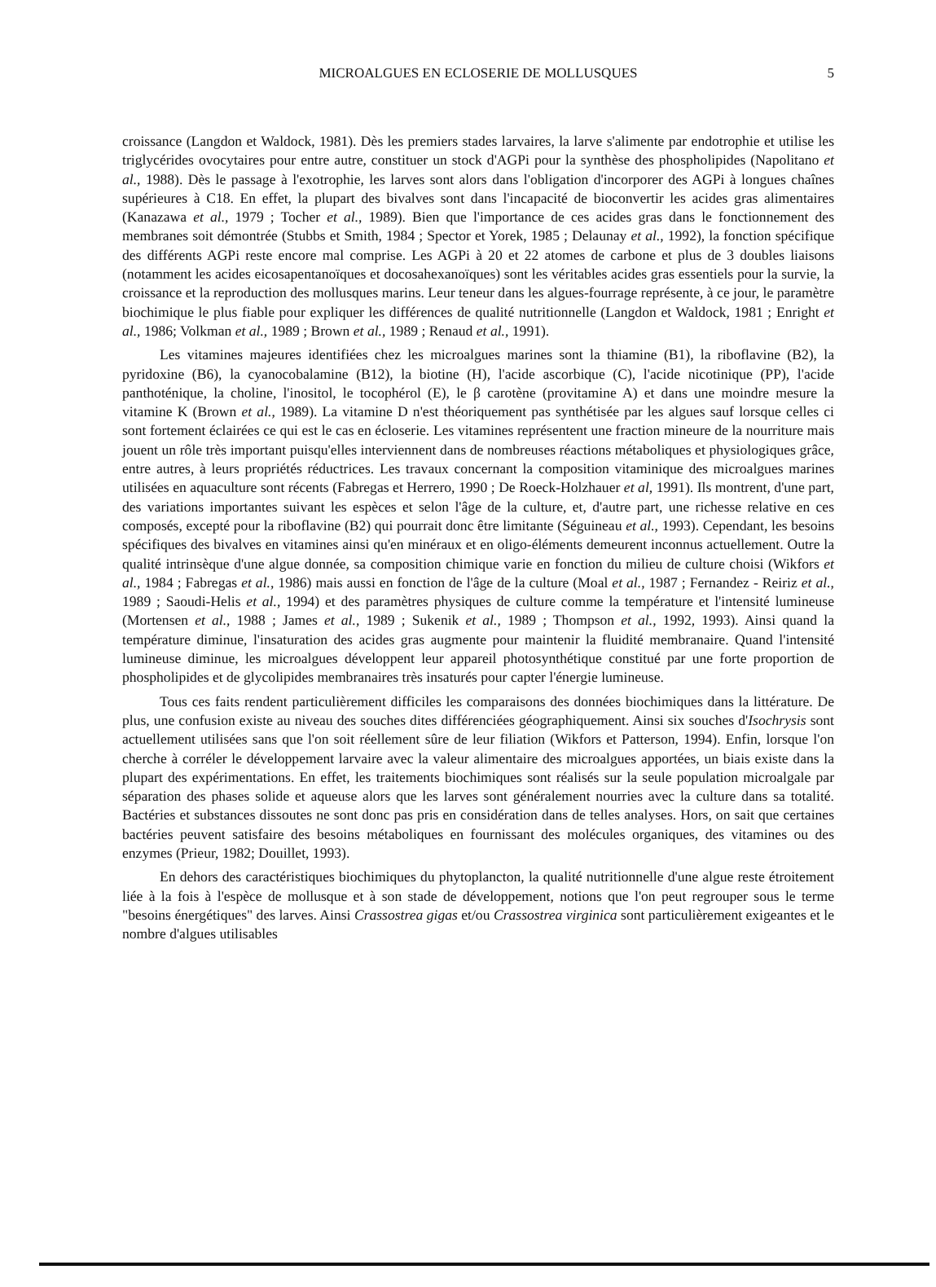MICROALGUES EN ECLOSERIE DE MOLLUSQUES 5
croissance (Langdon et Waldock, 1981). Dès les premiers stades larvaires, la larve s'alimente par endotrophie et utilise les triglycérides ovocytaires pour entre autre, constituer un stock d'AGPi pour la synthèse des phospholipides (Napolitano et al., 1988). Dès le passage à l'exotrophie, les larves sont alors dans l'obligation d'incorporer des AGPi à longues chaînes supérieures à C18. En effet, la plupart des bivalves sont dans l'incapacité de bioconvertir les acides gras alimentaires (Kanazawa et al., 1979 ; Tocher et al., 1989). Bien que l'importance de ces acides gras dans le fonctionnement des membranes soit démontrée (Stubbs et Smith, 1984 ; Spector et Yorek, 1985 ; Delaunay et al., 1992), la fonction spécifique des différents AGPi reste encore mal comprise. Les AGPi à 20 et 22 atomes de carbone et plus de 3 doubles liaisons (notamment les acides eicosapentanoïques et docosahexanoïques) sont les véritables acides gras essentiels pour la survie, la croissance et la reproduction des mollusques marins. Leur teneur dans les algues-fourrage représente, à ce jour, le paramètre biochimique le plus fiable pour expliquer les différences de qualité nutritionnelle (Langdon et Waldock, 1981 ; Enright et al., 1986; Volkman et al., 1989 ; Brown et al., 1989 ; Renaud et al., 1991).
Les vitamines majeures identifiées chez les microalgues marines sont la thiamine (B1), la riboflavine (B2), la pyridoxine (B6), la cyanocobalamine (B12), la biotine (H), l'acide ascorbique (C), l'acide nicotinique (PP), l'acide panthoténique, la choline, l'inositol, le tocophérol (E), le β carotène (provitamine A) et dans une moindre mesure la vitamine K (Brown et al., 1989). La vitamine D n'est théoriquement pas synthétisée par les algues sauf lorsque celles ci sont fortement éclairées ce qui est le cas en écloserie. Les vitamines représentent une fraction mineure de la nourriture mais jouent un rôle très important puisqu'elles interviennent dans de nombreuses réactions métaboliques et physiologiques grâce, entre autres, à leurs propriétés réductrices. Les travaux concernant la composition vitaminique des microalgues marines utilisées en aquaculture sont récents (Fabregas et Herrero, 1990 ; De Roeck-Holzhauer et al, 1991). Ils montrent, d'une part, des variations importantes suivant les espèces et selon l'âge de la culture, et, d'autre part, une richesse relative en ces composés, excepté pour la riboflavine (B2) qui pourrait donc être limitante (Séguineau et al., 1993). Cependant, les besoins spécifiques des bivalves en vitamines ainsi qu'en minéraux et en oligo-éléments demeurent inconnus actuellement. Outre la qualité intrinsèque d'une algue donnée, sa composition chimique varie en fonction du milieu de culture choisi (Wikfors et al., 1984 ; Fabregas et al., 1986) mais aussi en fonction de l'âge de la culture (Moal et al., 1987 ; Fernandez - Reiriz et al., 1989 ; Saoudi-Helis et al., 1994) et des paramètres physiques de culture comme la température et l'intensité lumineuse (Mortensen et al., 1988 ; James et al., 1989 ; Sukenik et al., 1989 ; Thompson et al., 1992, 1993). Ainsi quand la température diminue, l'insaturation des acides gras augmente pour maintenir la fluidité membranaire. Quand l'intensité lumineuse diminue, les microalgues développent leur appareil photosynthétique constitué par une forte proportion de phospholipides et de glycolipides membranaires très insaturés pour capter l'énergie lumineuse.
Tous ces faits rendent particulièrement difficiles les comparaisons des données biochimiques dans la littérature. De plus, une confusion existe au niveau des souches dites différenciées géographiquement. Ainsi six souches d'Isochrysis sont actuellement utilisées sans que l'on soit réellement sûre de leur filiation (Wikfors et Patterson, 1994). Enfin, lorsque l'on cherche à corréler le développement larvaire avec la valeur alimentaire des microalgues apportées, un biais existe dans la plupart des expérimentations. En effet, les traitements biochimiques sont réalisés sur la seule population microalgale par séparation des phases solide et aqueuse alors que les larves sont généralement nourries avec la culture dans sa totalité. Bactéries et substances dissoutes ne sont donc pas pris en considération dans de telles analyses. Hors, on sait que certaines bactéries peuvent satisfaire des besoins métaboliques en fournissant des molécules organiques, des vitamines ou des enzymes (Prieur, 1982; Douillet, 1993).
En dehors des caractéristiques biochimiques du phytoplancton, la qualité nutritionnelle d'une algue reste étroitement liée à la fois à l'espèce de mollusque et à son stade de développement, notions que l'on peut regrouper sous le terme "besoins énergétiques" des larves. Ainsi Crassostrea gigas et/ou Crassostrea virginica sont particulièrement exigeantes et le nombre d'algues utilisables